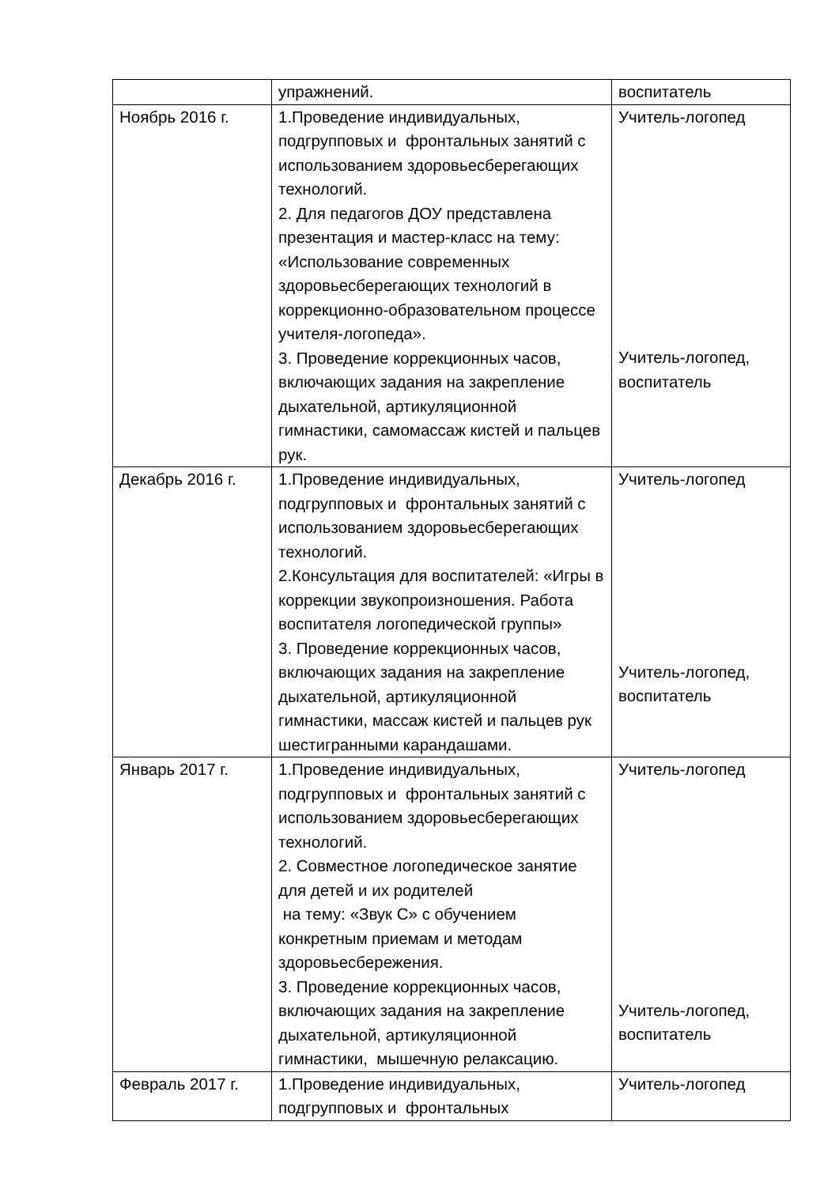| | упражнений. | воспитатель |
| Ноябрь 2016 г. | 1.Проведение индивидуальных, подгрупповых и фронтальных занятий с использованием здоровьесберегающих технологий. 2. Для педагогов ДОУ представлена презентация и мастер-класс на тему: «Использование современных здоровьесберегающих технологий в коррекционно-образовательном процессе учителя-логопеда». 3. Проведение коррекционных часов, включающих задания на закрепление дыхательной, артикуляционной гимнастики, самомассаж кистей и пальцев рук. | Учитель-логопед Учитель-логопед, воспитатель |
| Декабрь 2016 г. | 1.Проведение индивидуальных, подгрупповых и фронтальных занятий с использованием здоровьесберегающих технологий. 2.Консультация для воспитателей: «Игры в коррекции звукопроизношения. Работа воспитателя логопедической группы» 3. Проведение коррекционных часов, включающих задания на закрепление дыхательной, артикуляционной гимнастики, массаж кистей и пальцев рук шестигранными карандашами. | Учитель-логопед Учитель-логопед, воспитатель |
| Январь 2017 г. | 1.Проведение индивидуальных, подгрупповых и фронтальных занятий с использованием здоровьесберегающих технологий. 2. Совместное логопедическое занятие для детей и их родителей на тему: «Звук С» с обучением конкретным приемам и методам здоровьесбережения. 3. Проведение коррекционных часов, включающих задания на закрепление дыхательной, артикуляционной гимнастики, мышечную релаксацию. | Учитель-логопед Учитель-логопед, воспитатель |
| Февраль 2017 г. | 1.Проведение индивидуальных, подгрупповых и фронтальных | Учитель-логопед |